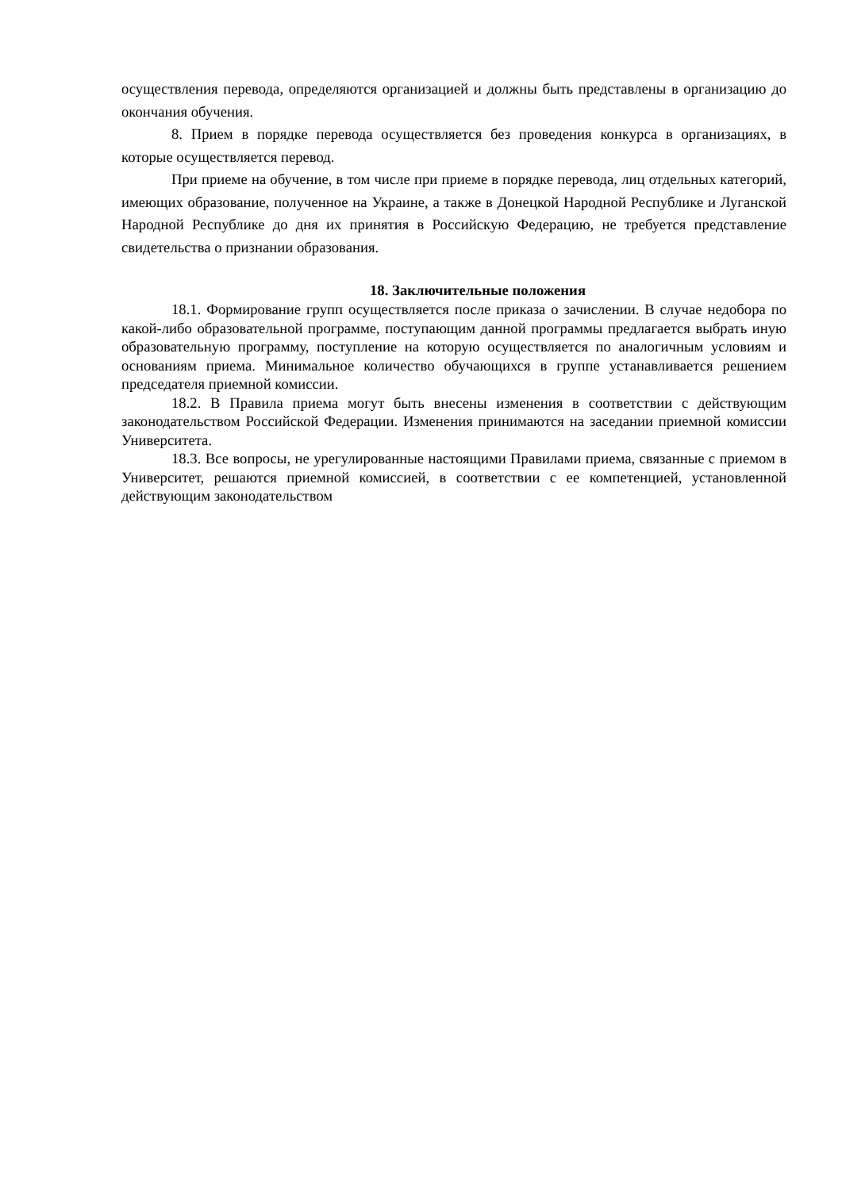осуществления перевода, определяются организацией и должны быть представлены в организацию до окончания обучения.
8. Прием в порядке перевода осуществляется без проведения конкурса в организациях, в которые осуществляется перевод.
При приеме на обучение, в том числе при приеме в порядке перевода, лиц отдельных категорий, имеющих образование, полученное на Украине, а также в Донецкой Народной Республике и Луганской Народной Республике до дня их принятия в Российскую Федерацию, не требуется представление свидетельства о признании образования.
18. Заключительные положения
18.1. Формирование групп осуществляется после приказа о зачислении. В случае недобора по какой-либо образовательной программе, поступающим данной программы предлагается выбрать иную образовательную программу, поступление на которую осуществляется по аналогичным условиям и основаниям приема. Минимальное количество обучающихся в группе устанавливается решением председателя приемной комиссии.
18.2. В Правила приема могут быть внесены изменения в соответствии с действующим законодательством Российской Федерации. Изменения принимаются на заседании приемной комиссии Университета.
18.3. Все вопросы, не урегулированные настоящими Правилами приема, связанные с приемом в Университет, решаются приемной комиссией, в соответствии с ее компетенцией, установленной действующим законодательством